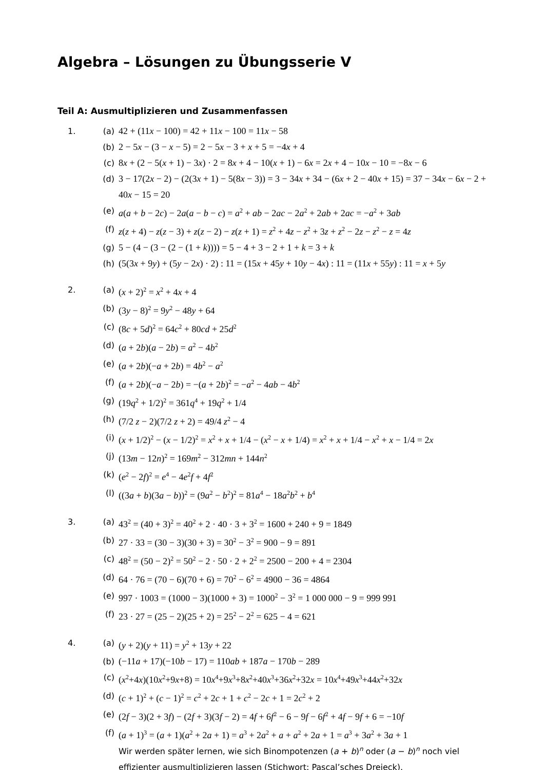Algebra – Lösungen zu Übungsserie V
Teil A: Ausmultiplizieren und Zusammenfassen
1. (a) 42 + (11x − 100) = 42 + 11x − 100 = 11x − 58
(b) 2 − 5x − (3 − x − 5) = 2 − 5x − 3 + x + 5 = −4x + 4
(c) 8x + (2 − 5(x + 1) − 3x) · 2 = 8x + 4 − 10(x + 1) − 6x = 2x + 4 − 10x − 10 = −8x − 6
(d) 3 − 17(2x − 2) − (2(3x + 1) − 5(8x − 3)) = 3 − 34x + 34 − (6x + 2 − 40x + 15) = 37 − 34x − 6x − 2 + 40x − 15 = 20
(e) a(a + b − 2c) − 2a(a − b − c) = a<sup>2</sup> + ab − 2ac − 2a<sup>2</sup> + 2ab + 2ac = −a<sup>2</sup> + 3ab
(f) z(z + 4) − z(z − 3) + z(z − 2) − z(z + 1) = z<sup>2</sup> + 4z − z<sup>2</sup> + 3z + z<sup>2</sup> − 2z − z<sup>2</sup> − z = 4z
(g) 5 − (4 − (3 − (2 − (1 + k)))) = 5 − 4 + 3 − 2 + 1 + k = 3 + k
(h) (5(3x + 9y) + (5y − 2x) · 2) : 11 = (15x + 45y + 10y − 4x) : 11 = (11x + 55y) : 11 = x + 5y
2. (a) (x + 2)<sup>2</sup> = x<sup>2</sup> + 4x + 4
(b) (3y − 8)<sup>2</sup> = 9y<sup>2</sup> − 48y + 64
(c) (8c + 5d)<sup>2</sup> = 64c<sup>2</sup> + 80cd + 25d<sup>2</sup>
(d) (a + 2b)(a − 2b) = a<sup>2</sup> − 4b<sup>2</sup>
(e) (a + 2b)(−a + 2b) = 4b<sup>2</sup> − a<sup>2</sup>
(f) (a + 2b)(−a − 2b) = −(a + 2b)<sup>2</sup> = −a<sup>2</sup> − 4ab − 4b<sup>2</sup>
(g) (19q<sup>2</sup> + 1/2)<sup>2</sup> = 361q<sup>4</sup> + 19q<sup>2</sup> + 1/4
(h) (7/2 z − 2)(7/2 z + 2) = 49/4 z<sup>2</sup> − 4
(i) (x + 1/2)<sup>2</sup> − (x − 1/2)<sup>2</sup> = x<sup>2</sup> + x + 1/4 − (x<sup>2</sup> − x + 1/4) = x<sup>2</sup> + x + 1/4 − x<sup>2</sup> + x − 1/4 = 2x
(j) (13m − 12n)<sup>2</sup> = 169m<sup>2</sup> − 312mn + 144n<sup>2</sup>
(k) (e<sup>2</sup> − 2f)<sup>2</sup> = e<sup>4</sup> − 4e<sup>2</sup>f + 4f<sup>2</sup>
(l) ((3a + b)(3a − b))<sup>2</sup> = (9a<sup>2</sup> − b<sup>2</sup>)<sup>2</sup> = 81a<sup>4</sup> − 18a<sup>2</sup>b<sup>2</sup> + b<sup>4</sup>
3. (a) 43<sup>2</sup> = (40 + 3)<sup>2</sup> = 40<sup>2</sup> + 2 · 40 · 3 + 3<sup>2</sup> = 1600 + 240 + 9 = 1849
(b) 27 · 33 = (30 − 3)(30 + 3) = 30<sup>2</sup> − 3<sup>2</sup> = 900 − 9 = 891
(c) 48<sup>2</sup> = (50 − 2)<sup>2</sup> = 50<sup>2</sup> − 2 · 50 · 2 + 2<sup>2</sup> = 2500 − 200 + 4 = 2304
(d) 64 · 76 = (70 − 6)(70 + 6) = 70<sup>2</sup> − 6<sup>2</sup> = 4900 − 36 = 4864
(e) 997 · 1003 = (1000 − 3)(1000 + 3) = 1000<sup>2</sup> − 3<sup>2</sup> = 1 000 000 − 9 = 999 991
(f) 23 · 27 = (25 − 2)(25 + 2) = 25<sup>2</sup> − 2<sup>2</sup> = 625 − 4 = 621
4. (a) (y + 2)(y + 11) = y<sup>2</sup> + 13y + 22
(b) (−11a + 17)(−10b − 17) = 110ab + 187a − 170b − 289
(c) (x<sup>2</sup>+4x)(10x<sup>2</sup>+9x+8) = 10x<sup>4</sup>+9x<sup>3</sup>+8x<sup>2</sup>+40x<sup>3</sup>+36x<sup>2</sup>+32x = 10x<sup>4</sup>+49x<sup>3</sup>+44x<sup>2</sup>+32x
(d) (c + 1)<sup>2</sup> + (c − 1)<sup>2</sup> = c<sup>2</sup> + 2c + 1 + c<sup>2</sup> − 2c + 1 = 2c<sup>2</sup> + 2
(e) (2f − 3)(2 + 3f) − (2f + 3)(3f − 2) = 4f + 6f<sup>2</sup> − 6 − 9f − 6f<sup>2</sup> + 4f − 9f + 6 = −10f
(f) (a + 1)<sup>3</sup> = (a + 1)(a<sup>2</sup> + 2a + 1) = a<sup>3</sup> + 2a<sup>2</sup> + a + a<sup>2</sup> + 2a + 1 = a<sup>3</sup> + 3a<sup>2</sup> + 3a + 1
Wir werden später lernen, wie sich Binompotenzen (a + b)<sup>n</sup> oder (a − b)<sup>n</sup> noch viel effizienter ausmultiplizieren lassen (Stichwort: Pascal’sches Dreieck).